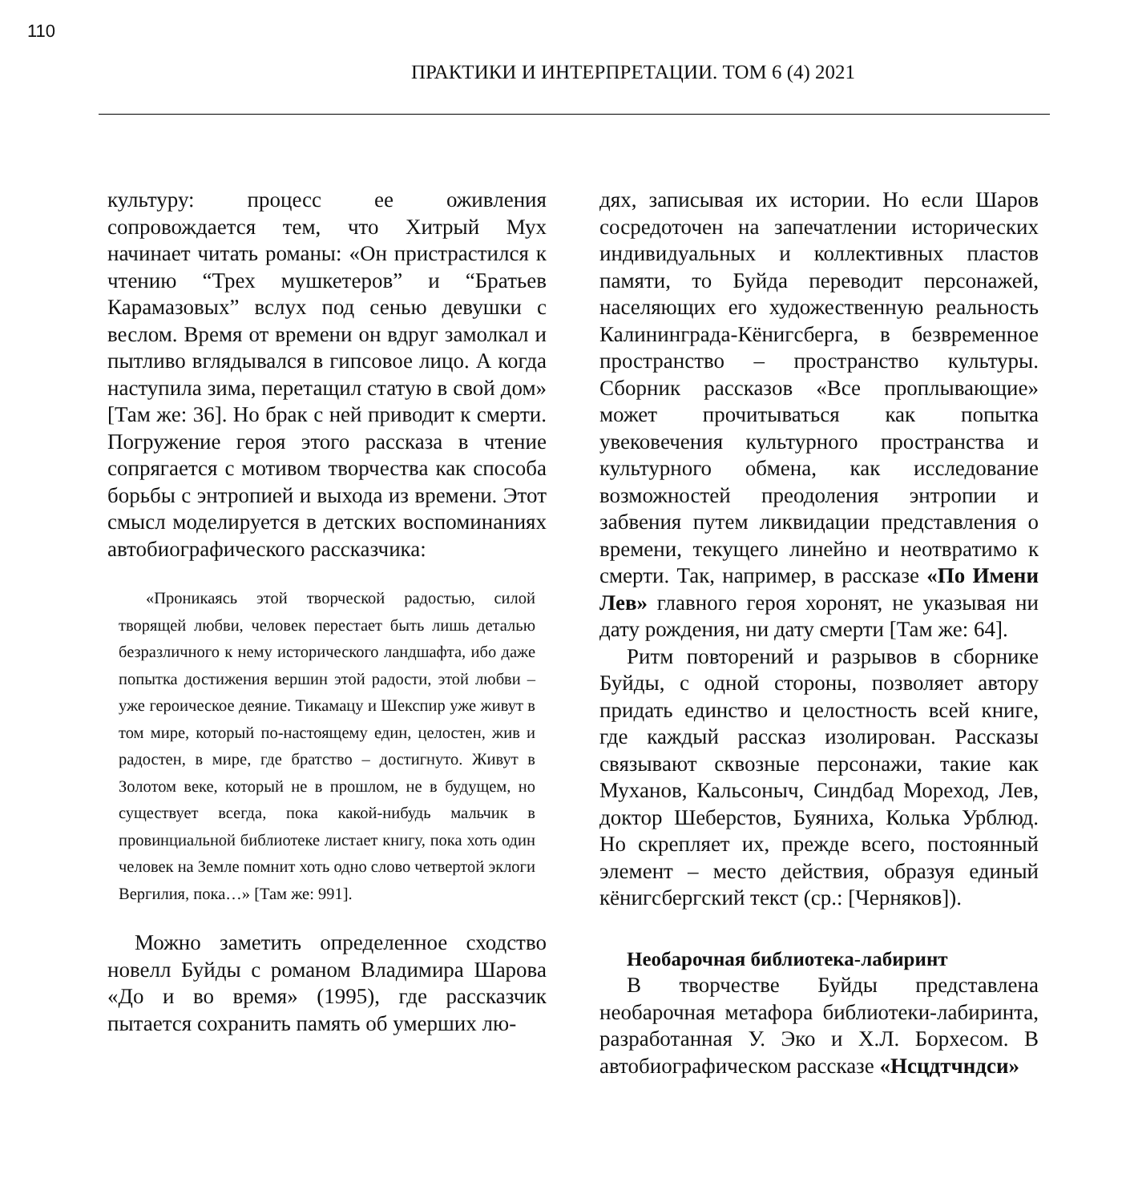110
ПРАКТИКИ И ИНТЕРПРЕТАЦИИ. ТОМ 6 (4) 2021
культуру: процесс ее оживления сопровождается тем, что Хитрый Мух начинает читать романы: «Он пристрастился к чтению “Трех мушкетеров” и “Братьев Карамазовых” вслух под сенью девушки с веслом. Время от времени он вдруг замолкал и пытливо вглядывался в гипсовое лицо. А когда наступила зима, перетащил статую в свой дом» [Там же: 36]. Но брак с ней приводит к смерти. Погружение героя этого рассказа в чтение сопрягается с мотивом творчества как способа борьбы с энтропией и выхода из времени. Этот смысл моделируется в детских воспоминаниях автобиографического рассказчика:
«Проникаясь этой творческой радостью, силой творящей любви, человек перестает быть лишь деталью безразличного к нему исторического ландшафта, ибо даже попытка достижения вершин этой радости, этой любви – уже героическое деяние. Тикамацу и Шекспир уже живут в том мире, который по-настоящему един, целостен, жив и радостен, в мире, где братство – достигнуто. Живут в Золотом веке, который не в прошлом, не в будущем, но существует всегда, пока какой-нибудь мальчик в провинциальной библиотеке листает книгу, пока хоть один человек на Земле помнит хоть одно слово четвертой эклоги Вергилия, пока…» [Там же: 991].
Можно заметить определенное сходство новелл Буйды с романом Владимира Шарова «До и во время» (1995), где рассказчик пытается сохранить память об умерших лю-
дях, записывая их истории. Но если Шаров сосредоточен на запечатлении исторических индивидуальных и коллективных пластов памяти, то Буйда переводит персонажей, населяющих его художественную реальность Калининграда-Кёнигсберга, в безвременное пространство – пространство культуры. Сборник рассказов «Все проплывающие» может прочитываться как попытка увековечения культурного пространства и культурного обмена, как исследование возможностей преодоления энтропии и забвения путем ликвидации представления о времени, текущего линейно и неотвратимо к смерти. Так, например, в рассказе «По Имени Лев» главного героя хоронят, не указывая ни дату рождения, ни дату смерти [Там же: 64].
Ритм повторений и разрывов в сборнике Буйды, с одной стороны, позволяет автору придать единство и целостность всей книге, где каждый рассказ изолирован. Рассказы связывают сквозные персонажи, такие как Муханов, Кальсоныч, Синдбад Мореход, Лев, доктор Шеберстов, Буяниха, Колька Урблюд. Но скрепляет их, прежде всего, постоянный элемент – место действия, образуя единый кёнигсбергский текст (ср.: [Черняков]).
Необарочная библиотека-лабиринт
В творчестве Буйды представлена необарочная метафора библиотеки-лабиринта, разработанная У. Эко и Х.Л. Борхесом. В автобиографическом рассказе «Нсцдтчндси»